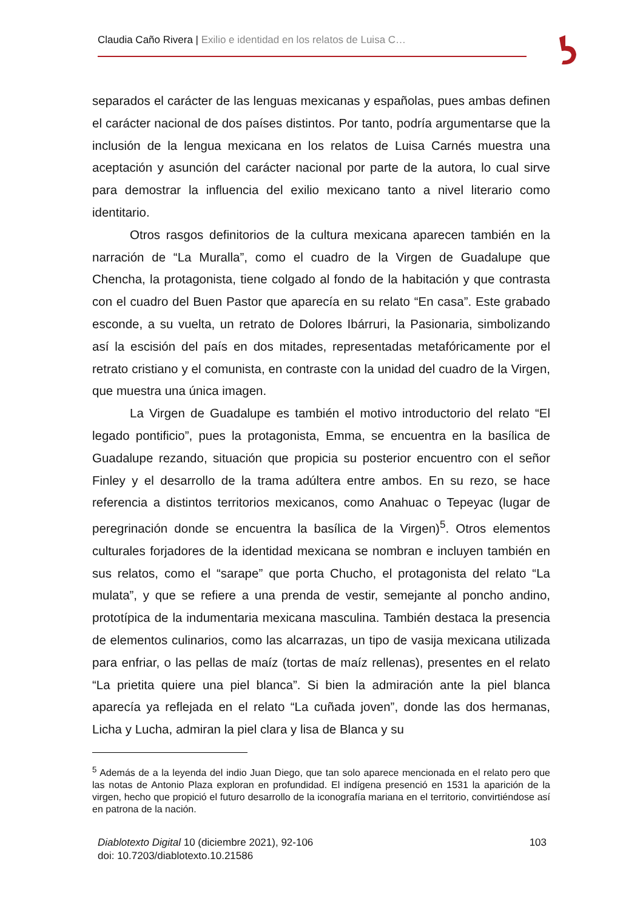Claudia Caño Rivera | Exilio e identidad en los relatos de Luisa C…
separados el carácter de las lenguas mexicanas y españolas, pues ambas definen el carácter nacional de dos países distintos. Por tanto, podría argumentarse que la inclusión de la lengua mexicana en los relatos de Luisa Carnés muestra una aceptación y asunción del carácter nacional por parte de la autora, lo cual sirve para demostrar la influencia del exilio mexicano tanto a nivel literario como identitario.
Otros rasgos definitorios de la cultura mexicana aparecen también en la narración de “La Muralla”, como el cuadro de la Virgen de Guadalupe que Chencha, la protagonista, tiene colgado al fondo de la habitación y que contrasta con el cuadro del Buen Pastor que aparecía en su relato “En casa”. Este grabado esconde, a su vuelta, un retrato de Dolores Ibárruri, la Pasionaria, simbolizando así la escisión del país en dos mitades, representadas metafóricamente por el retrato cristiano y el comunista, en contraste con la unidad del cuadro de la Virgen, que muestra una única imagen.
La Virgen de Guadalupe es también el motivo introductorio del relato “El legado pontificio”, pues la protagonista, Emma, se encuentra en la basílica de Guadalupe rezando, situación que propicia su posterior encuentro con el señor Finley y el desarrollo de la trama adúltera entre ambos. En su rezo, se hace referencia a distintos territorios mexicanos, como Anahuac o Tepeyac (lugar de peregrinación donde se encuentra la basílica de la Virgen)<sup>5</sup>. Otros elementos culturales forjadores de la identidad mexicana se nombran e incluyen también en sus relatos, como el “sarape” que porta Chucho, el protagonista del relato “La mulata”, y que se refiere a una prenda de vestir, semejante al poncho andino, prototípica de la indumentaria mexicana masculina. También destaca la presencia de elementos culinarios, como las alcarrazas, un tipo de vasija mexicana utilizada para enfriar, o las pellas de maíz (tortas de maíz rellenas), presentes en el relato “La prietita quiere una piel blanca”. Si bien la admiración ante la piel blanca aparecía ya reflejada en el relato “La cuñada joven”, donde las dos hermanas, Licha y Lucha, admiran la piel clara y lisa de Blanca y su
<sup>5</sup> Además de a la leyenda del indio Juan Diego, que tan solo aparece mencionada en el relato pero que las notas de Antonio Plaza exploran en profundidad. El indígena presenció en 1531 la aparición de la virgen, hecho que propició el futuro desarrollo de la iconografía mariana en el territorio, convirtiéndose así en patrona de la nación.
103 Diablotexto Digital 10 (diciembre 2021), 92-106
doi: 10.7203/diablotexto.10.21586